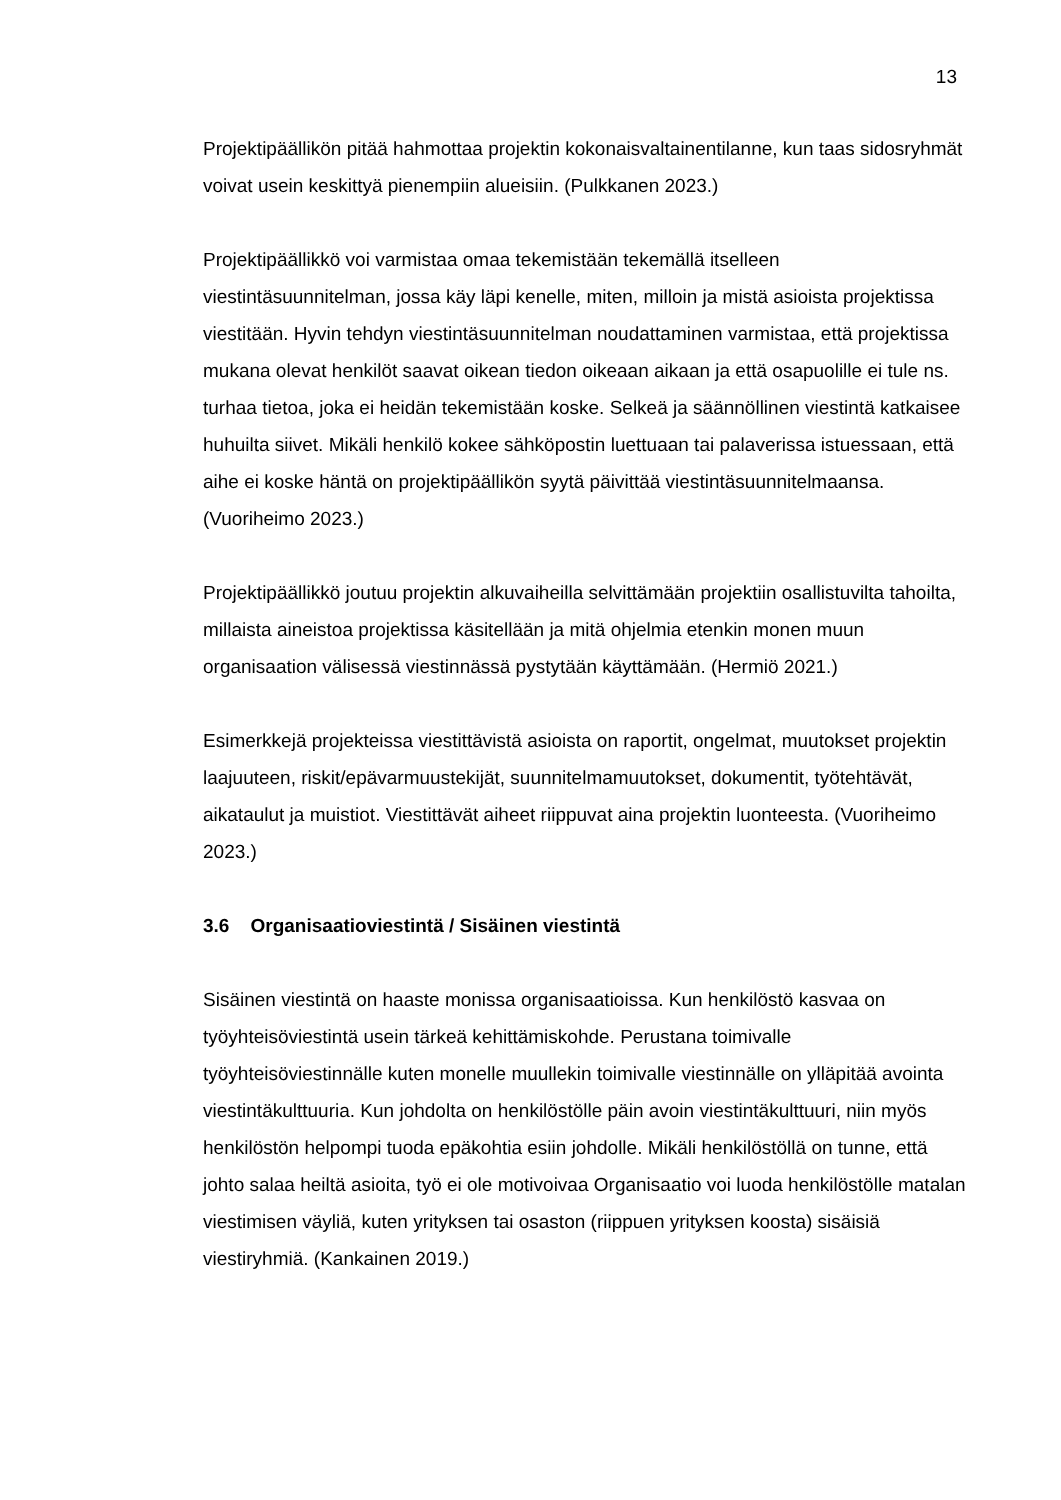13
Projektipäällikön pitää hahmottaa projektin kokonaisvaltainentilanne, kun taas sidosryhmät voivat usein keskittyä pienempiin alueisiin. (Pulkkanen 2023.)
Projektipäällikkö voi varmistaa omaa tekemistään tekemällä itselleen viestintäsuunnitelman, jossa käy läpi kenelle, miten, milloin ja mistä asioista projektissa viestitään. Hyvin tehdyn viestintäsuunnitelman noudattaminen varmistaa, että projektissa mukana olevat henkilöt saavat oikean tiedon oikeaan aikaan ja että osapuolille ei tule ns. turhaa tietoa, joka ei heidän tekemistään koske. Selkeä ja säännöllinen viestintä katkaisee huhuilta siivet. Mikäli henkilö kokee sähköpostin luettuaan tai palaverissa istuessaan, että aihe ei koske häntä on projektipäällikön syytä päivittää viestintäsuunnitelmaansa. (Vuoriheimo 2023.)
Projektipäällikkö joutuu projektin alkuvaiheilla selvittämään projektiin osallistuvilta tahoilta, millaista aineistoa projektissa käsitellään ja mitä ohjelmia etenkin monen muun organisaation välisessä viestinnässä pystytään käyttämään. (Hermiö 2021.)
Esimerkkejä projekteissa viestittävistä asioista on raportit, ongelmat, muutokset projektin laajuuteen, riskit/epävarmuustekijät, suunnitelmamuutokset, dokumentit, työtehtävät, aikataulut ja muistiot. Viestittävät aiheet riippuvat aina projektin luonteesta. (Vuoriheimo 2023.)
3.6 Organisaatioviestintä / Sisäinen viestintä
Sisäinen viestintä on haaste monissa organisaatioissa. Kun henkilöstö kasvaa on työyhteisöviestintä usein tärkeä kehittämiskohde. Perustana toimivalle työyhteisöviestinnälle kuten monelle muullekin toimivalle viestinnälle on ylläpitää avointa viestintäkulttuuria. Kun johdolta on henkilöstölle päin avoin viestintäkulttuuri, niin myös henkilöstön helpompi tuoda epäkohtia esiin johdolle. Mikäli henkilöstöllä on tunne, että johto salaa heiltä asioita, työ ei ole motivoivaa Organisaatio voi luoda henkilöstölle matalan viestimisen väyliä, kuten yrityksen tai osaston (riippuen yrityksen koosta) sisäisiä viestiryhmiä. (Kankainen 2019.)